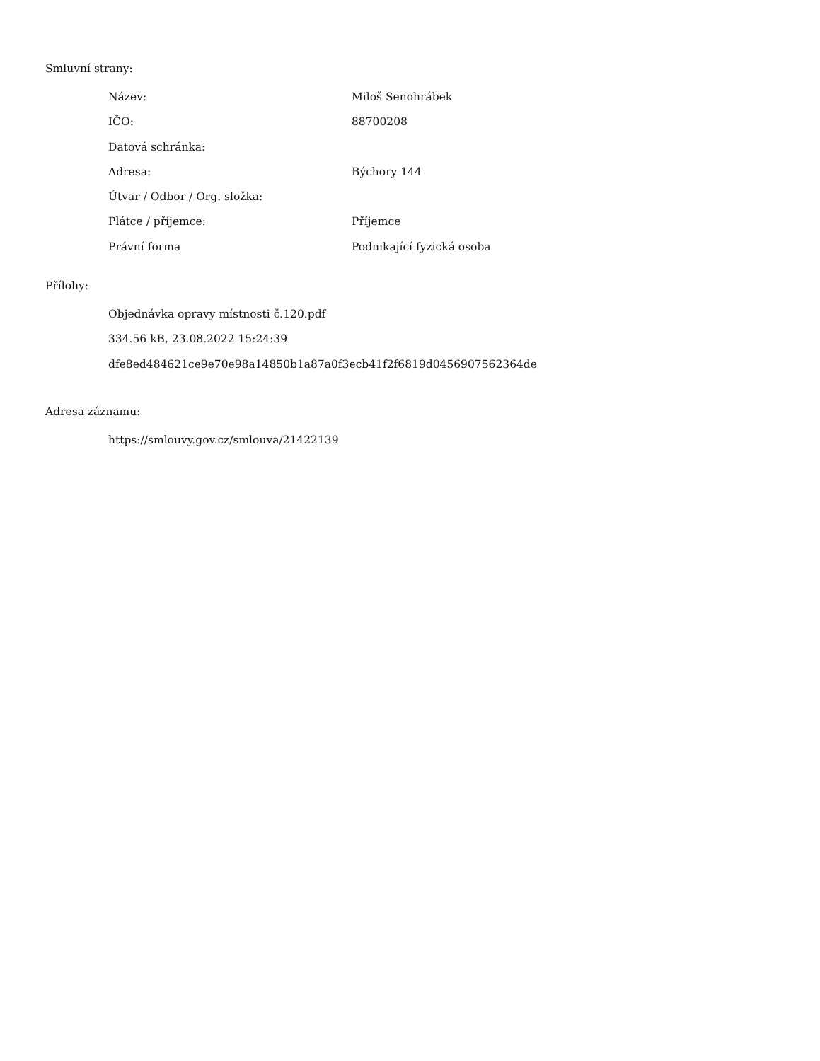Smluvní strany:
| Název: | Miloš Senohrábek |
| IČO: | 88700208 |
| Datová schránka: | |
| Adresa: | Býchory 144 |
| Útvar / Odbor / Org. složka: | |
| Plátce / příjemce: | Příjemce |
| Právní forma | Podnikající fyzická osoba |
Přílohy:
Objednávka opravy místnosti č.120.pdf
334.56 kB, 23.08.2022 15:24:39
dfe8ed484621ce9e70e98a14850b1a87a0f3ecb41f2f6819d0456907562364de
Adresa záznamu:
https://smlouvy.gov.cz/smlouva/21422139